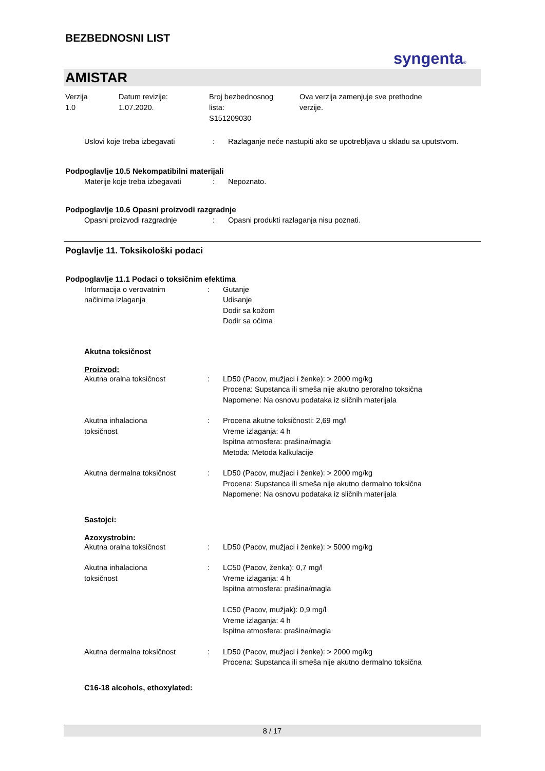BEZBEDNOSNI LIST
syngenta®
AMISTAR
Verzija
1.0
Datum revizije:
1.07.2020.
Broj bezbednosnog
lista:
S151209030
Ova verzija zamenjuje sve prethodne
verzije.
Uslovi koje treba izbegavati : Razlaganje neće nastupiti ako se upotrebljava u skladu sa uputstvom.
Podpoglavlje 10.5 Nekompatibilni materijali
Materije koje treba izbegavati
: Nepoznato.
Podpoglavlje 10.6 Opasni proizvodi razgradnje
Opasni proizvodi razgradnje : Opasni produkti razlaganja nisu poznati.
Poglavlje 11. Toksikološki podaci
Podpoglavlje 11.1 Podaci o toksičnim efektima
Informacija o verovatnim
načinima izlaganja
: Gutanje
Udisanje
Dodir sa kožom
Dodir sa očima
Akutna toksičnost
Proizvod:
Akutna oralna toksičnost : LD50 (Pacov, mužjaci i ženke): > 2000 mg/kg
Procena: Supstanca ili smeša nije akutno peroralno toksična
Napomene: Na osnovu podataka iz sličnih materijala
Akutna inhalaciona
toksičnost
: Procena akutne toksičnosti: 2,69 mg/l
Vreme izlaganja: 4 h
Ispitna atmosfera: prašina/magla
Metoda: Metoda kalkulacije
Akutna dermalna toksičnost : LD50 (Pacov, mužjaci i ženke): > 2000 mg/kg
Procena: Supstanca ili smeša nije akutno dermalno toksična
Napomene: Na osnovu podataka iz sličnih materijala
Sastojci:
Azoxystrobin:
Akutna oralna toksičnost : LD50 (Pacov, mužjaci i ženke): > 5000 mg/kg
Akutna inhalaciona
toksičnost
: LC50 (Pacov, ženka): 0,7 mg/l
Vreme izlaganja: 4 h
Ispitna atmosfera: prašina/magla
LC50 (Pacov, mužjak): 0,9 mg/l
Vreme izlaganja: 4 h
Ispitna atmosfera: prašina/magla
Akutna dermalna toksičnost : LD50 (Pacov, mužjaci i ženke): > 2000 mg/kg
Procena: Supstanca ili smeša nije akutno dermalno toksična
C16-18 alcohols, ethoxylated:
8 / 17